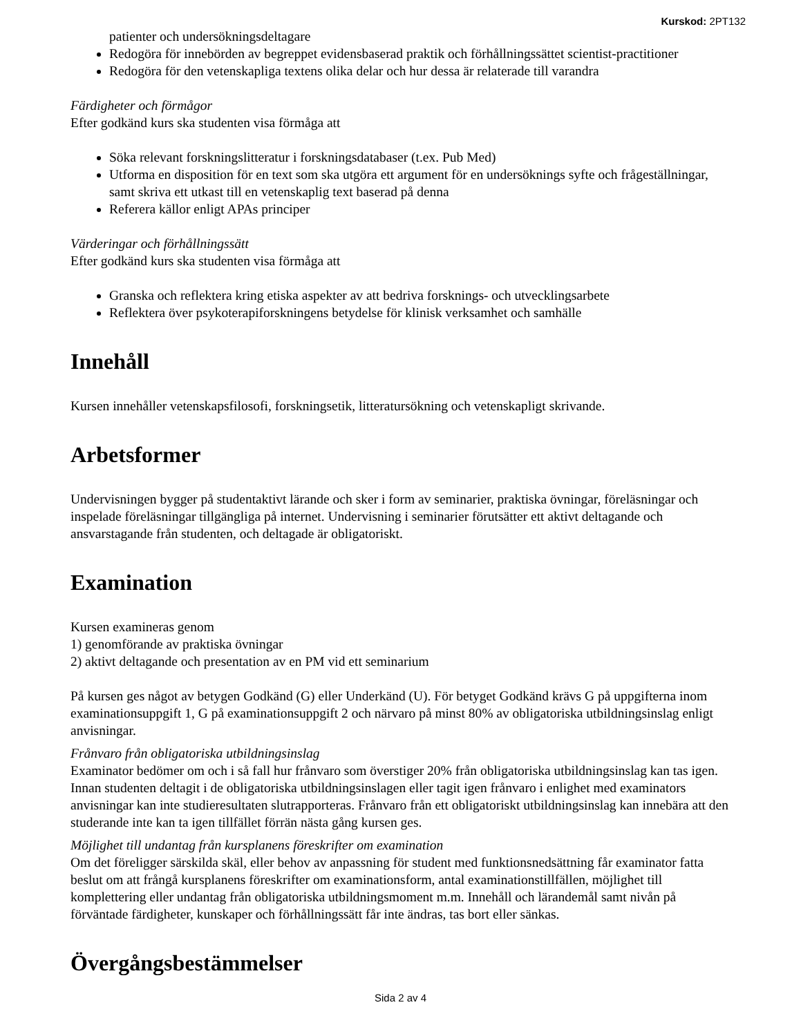Kurskod: 2PT132
patienter och undersökningsdeltagare
Redogöra för innebörden av begreppet evidensbaserad praktik och förhållningssättet scientist-practitioner
Redogöra för den vetenskapliga textens olika delar och hur dessa är relaterade till varandra
Färdigheter och förmågor
Efter godkänd kurs ska studenten visa förmåga att
Söka relevant forskningslitteratur i forskningsdatabaser (t.ex. Pub Med)
Utforma en disposition för en text som ska utgöra ett argument för en undersöknings syfte och frågeställningar, samt skriva ett utkast till en vetenskaplig text baserad på denna
Referera källor enligt APAs principer
Värderingar och förhållningssätt
Efter godkänd kurs ska studenten visa förmåga att
Granska och reflektera kring etiska aspekter av att bedriva forsknings- och utvecklingsarbete
Reflektera över psykoterapiforskningens betydelse för klinisk verksamhet och samhälle
Innehåll
Kursen innehåller vetenskapsfilosofi, forskningsetik, litteratursökning och vetenskapligt skrivande.
Arbetsformer
Undervisningen bygger på studentaktivt lärande och sker i form av seminarier, praktiska övningar, föreläsningar och inspelade föreläsningar tillgängliga på internet. Undervisning i seminarier förutsätter ett aktivt deltagande och ansvarstagande från studenten, och deltagade är obligatoriskt.
Examination
Kursen examineras genom
1) genomförande av praktiska övningar
2) aktivt deltagande och presentation av en PM vid ett seminarium
På kursen ges något av betygen Godkänd (G) eller Underkänd (U). För betyget Godkänd krävs G på uppgifterna inom examinationsuppgift 1, G på examinationsuppgift 2 och närvaro på minst 80% av obligatoriska utbildningsinslag enligt anvisningar.
Frånvaro från obligatoriska utbildningsinslag
Examinator bedömer om och i så fall hur frånvaro som överstiger 20% från obligatoriska utbildningsinslag kan tas igen. Innan studenten deltagit i de obligatoriska utbildningsinslagen eller tagit igen frånvaro i enlighet med examinators anvisningar kan inte studieresultaten slutrapporteras. Frånvaro från ett obligatoriskt utbildningsinslag kan innebära att den studerande inte kan ta igen tillfället förrän nästa gång kursen ges.
Möjlighet till undantag från kursplanens föreskrifter om examination
Om det föreligger särskilda skäl, eller behov av anpassning för student med funktionsnedsättning får examinator fatta beslut om att frångå kursplanens föreskrifter om examinationsform, antal examinationstillfällen, möjlighet till komplettering eller undantag från obligatoriska utbildningsmoment m.m. Innehåll och lärandemål samt nivån på förväntade färdigheter, kunskaper och förhållningssätt får inte ändras, tas bort eller sänkas.
Övergångsbestämmelser
Sida 2 av 4